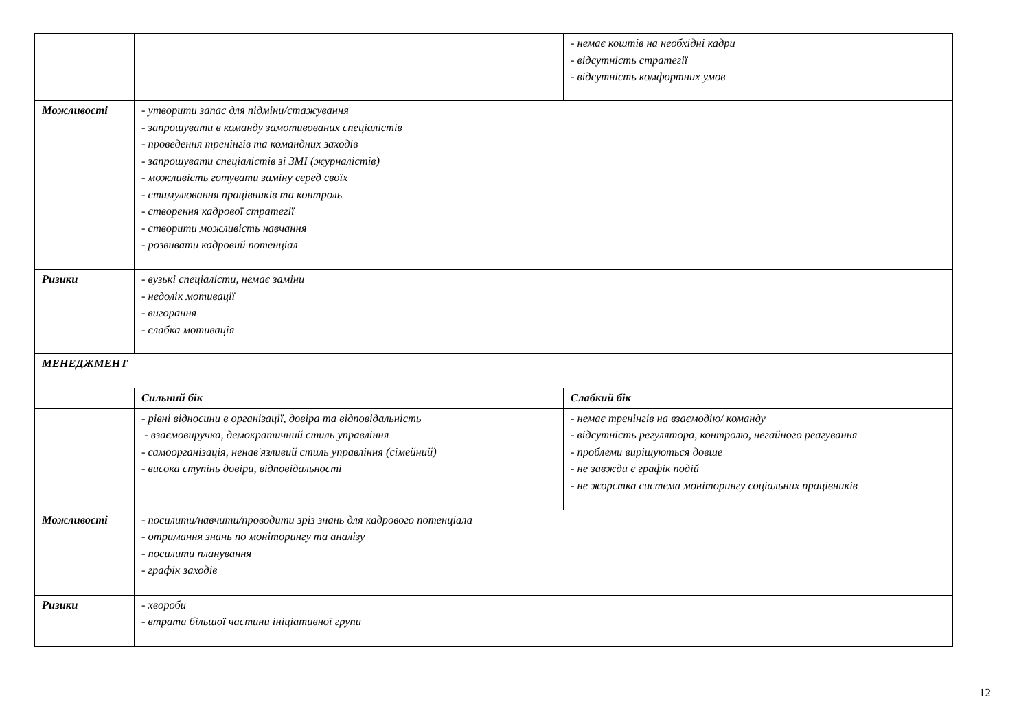| | | - немає коштів на необхідні кадри - відсутність стратегії - відсутність комфортних умов |
| Можливості | - утворити запас для підміни/стажування - запрошувати в команду замотивованих спеціалістів - проведення тренінгів та командних заходів - запрошувати спеціалістів зі ЗМІ (журналістів) - можливість готувати заміну серед своїх - стимулювання працівників та контроль - створення кадрової стратегії - створити можливість навчання - розвивати кадровий потенціал | |
| Ризики | - вузькі спеціалісти, немає заміни - недолік мотивації - вигорання - слабка мотивація | |
| МЕНЕДЖМЕНТ | | |
| | Сильний бік | Слабкий бік |
| | - рівні відносини в організації, довіра та відповідальність - взаємовиручка, демократичний стиль управління - самоорганізація, ненав'язливий стиль управління (сімейний) - висока ступінь довіри, відповідальності | - немає тренінгів на взаємодію/ команду - відсутність регулятора, контролю, негайного реагування - проблеми вирішуються довше - не завжди є графік подій - не жорстка система моніторингу соціальних працівників |
| Можливості | - посилити/навчити/проводити зріз знань для кадрового потенціала - отримання знань по моніторингу та аналізу - посилити планування - графік заходів | |
| Ризики | - хвороби - втрата більшої частини ініціативної групи | |
12